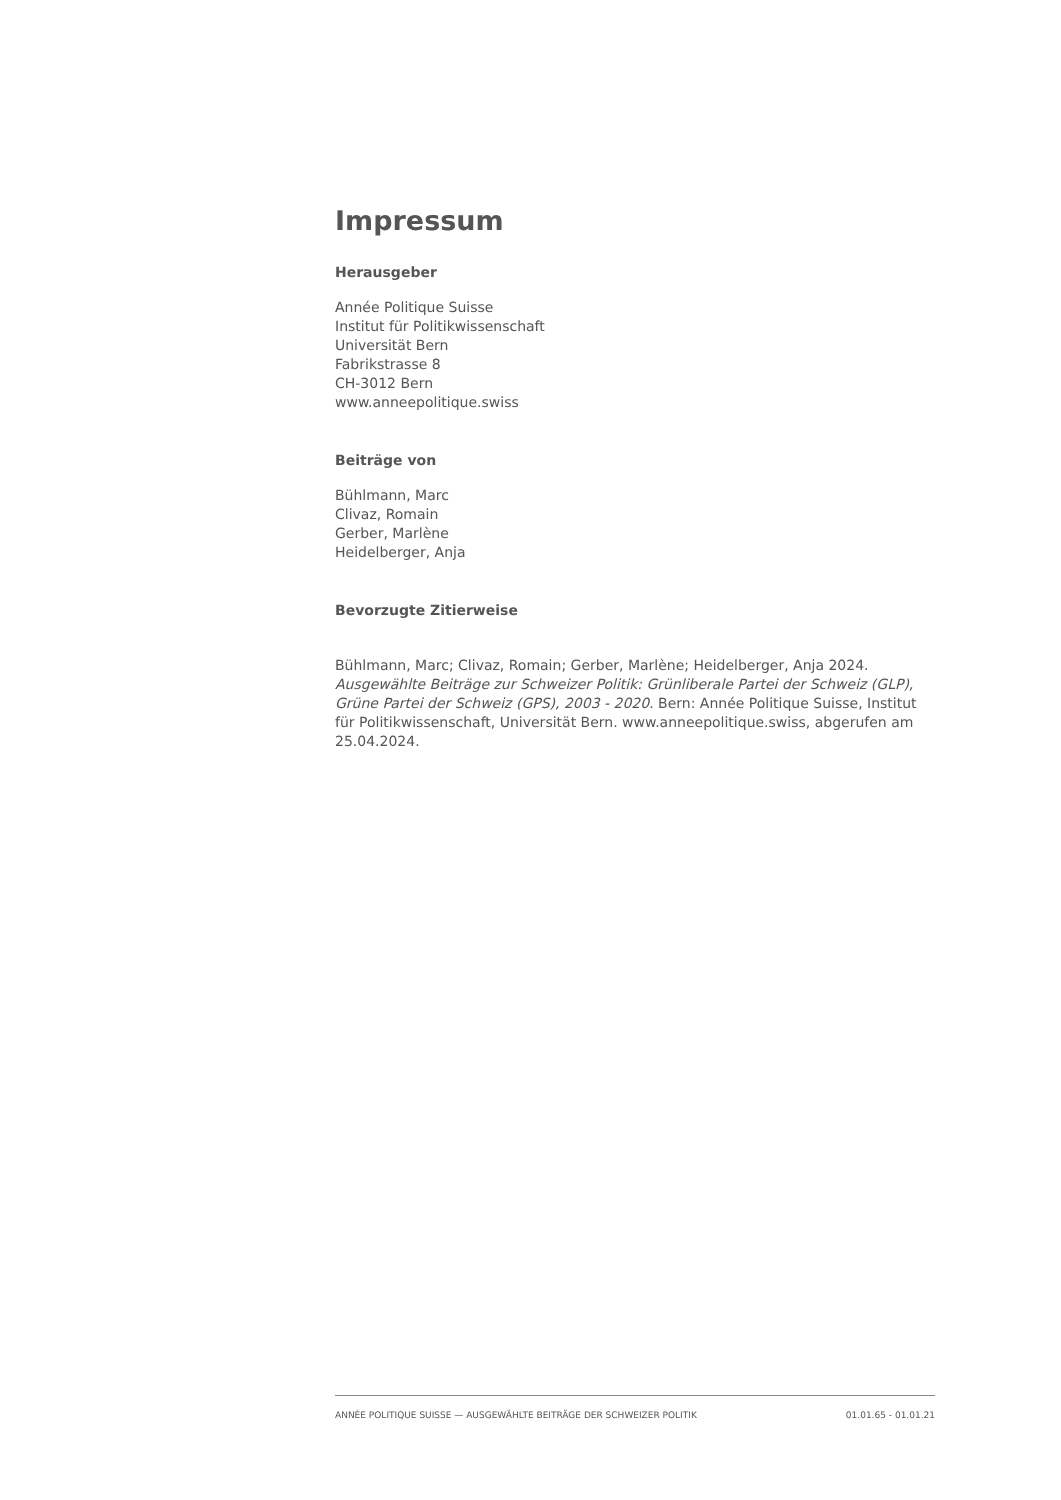Impressum
Herausgeber
Année Politique Suisse
Institut für Politikwissenschaft
Universität Bern
Fabrikstrasse 8
CH-3012 Bern
www.anneepolitique.swiss
Beiträge von
Bühlmann, Marc
Clivaz, Romain
Gerber, Marlène
Heidelberger, Anja
Bevorzugte Zitierweise
Bühlmann, Marc; Clivaz, Romain; Gerber, Marlène; Heidelberger, Anja 2024. Ausgewählte Beiträge zur Schweizer Politik: Grünliberale Partei der Schweiz (GLP), Grüne Partei der Schweiz (GPS), 2003 - 2020. Bern: Année Politique Suisse, Institut für Politikwissenschaft, Universität Bern. www.anneepolitique.swiss, abgerufen am 25.04.2024.
ANNÉE POLITIQUE SUISSE — AUSGEWÄHLTE BEITRÄGE DER SCHWEIZER POLITIK 01.01.65 - 01.01.21